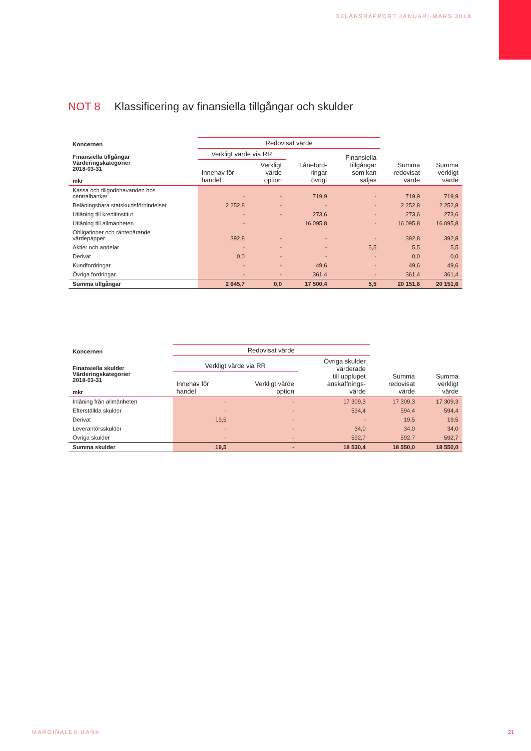DELÅRSRAPPORT JANUARI-MARS 2018
NOT 8 Klassificering av finansiella tillgångar och skulder
| Koncernen | Redovisat värde | | | | | |
| Finansiella tillgångar Värderingskategorier 2018-03-31 mkr | Verkligt värde via RR | | Låneford- ringar övrigt | Finansiella tillgångar som kan säljas | Summa redovisat värde | Summa verkligt värde |
| | Innehav för handel | Verkligt värde option | | | | |
| Kassa och tillgodohavanden hos centralbanker | - | - | 719,9 | - | 719,9 | 719,9 |
| Belåningsbara statskuldsförbindelser | 2 252,8 | - | - | - | 2 252,8 | 2 252,8 |
| Utlåning till kreditinstitut | - | - | 273,6 | - | 273,6 | 273,6 |
| Utlåning till allmänheten | - | | 16 095,8 | - | 16 095,8 | 16 095,8 |
| Obligationer och räntebärande värdepapper | 392,8 | - | - | - | 392,8 | 392,8 |
| Aktier och andelar | - | - | - | 5,5 | 5,5 | 5,5 |
| Derivat | 0,0 | - | - | - | 0,0 | 0,0 |
| Kundfordringar | - | - | 49,6 | - | 49,6 | 49,6 |
| Övriga fordringar | - | - | 361,4 | - | 361,4 | 361,4 |
| Summa tillgångar | 2 645,7 | 0,0 | 17 500,4 | 5,5 | 20 151,6 | 20 151,6 |
| Koncernen | Redovisat värde | | | | |
| Finansiella skulder Värderingskategorier 2018-03-31 mkr | Verkligt värde via RR | | Övriga skulder värderade till upplupet anskaffnings- värde | Summa redovisat värde | Summa verkligt värde |
| | Innehav för handel | Verkligt värde option | | | |
| Inlåning från allmänheten | - | - | 17 309,3 | 17 309,3 | 17 309,3 |
| Efterställda skulder | - | - | 594,4 | 594,4 | 594,4 |
| Derivat | 19,5 | - | - | 19,5 | 19,5 |
| Leverantörsskulder | - | - | 34,0 | 34,0 | 34,0 |
| Övriga skulder | - | - | 592,7 | 592,7 | 592,7 |
| Summa skulder | 19,5 | - | 18 530,4 | 18 550,0 | 18 550,0 |
MARGINALEN BANK 21